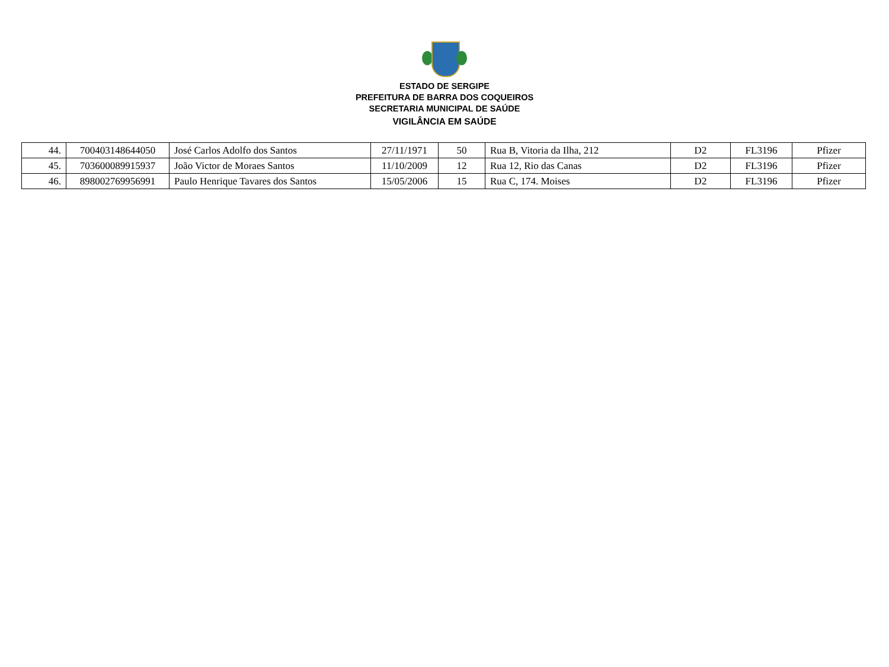ESTADO DE SERGIPE
PREFEITURA DE BARRA DOS COQUEIROS
SECRETARIA MUNICIPAL DE SAÚDE
VIGILÂNCIA EM SAÚDE
| 44. | 700403148644050 | José Carlos Adolfo dos Santos | 27/11/1971 | 50 | Rua B, Vitoria da Ilha, 212 | D2 | FL3196 | Pfizer |
| 45. | 703600089915937 | João Victor de Moraes Santos | 11/10/2009 | 12 | Rua 12, Rio das Canas | D2 | FL3196 | Pfizer |
| 46. | 898002769956991 | Paulo Henrique Tavares dos Santos | 15/05/2006 | 15 | Rua C, 174. Moises | D2 | FL3196 | Pfizer |